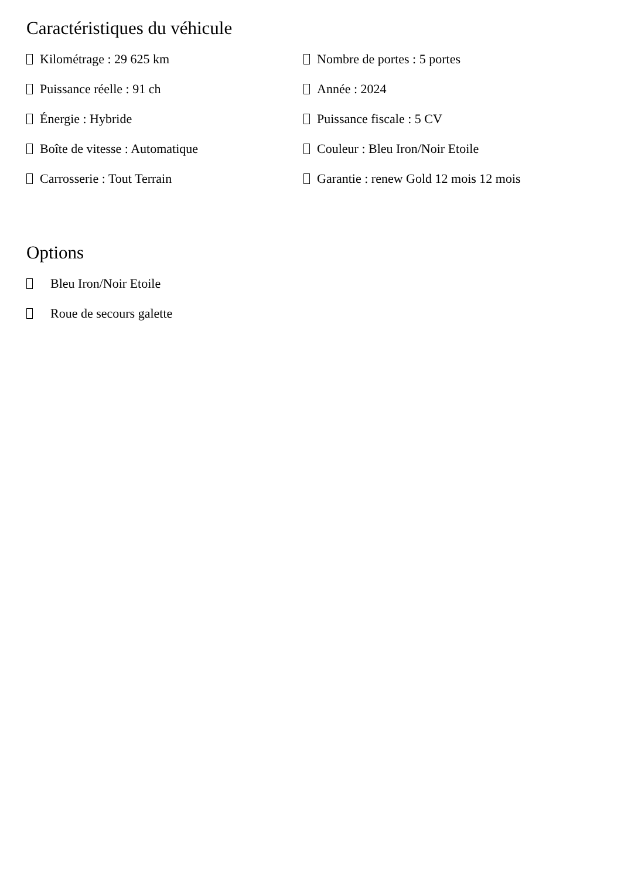Caractéristiques du véhicule
Kilométrage : 29 625 km
Nombre de portes : 5 portes
Puissance réelle : 91 ch
Année : 2024
Énergie : Hybride
Puissance fiscale : 5 CV
Boîte de vitesse : Automatique
Couleur : Bleu Iron/Noir Etoile
Carrosserie : Tout Terrain
Garantie : renew Gold 12 mois 12 mois
Options
Bleu Iron/Noir Etoile
Roue de secours galette